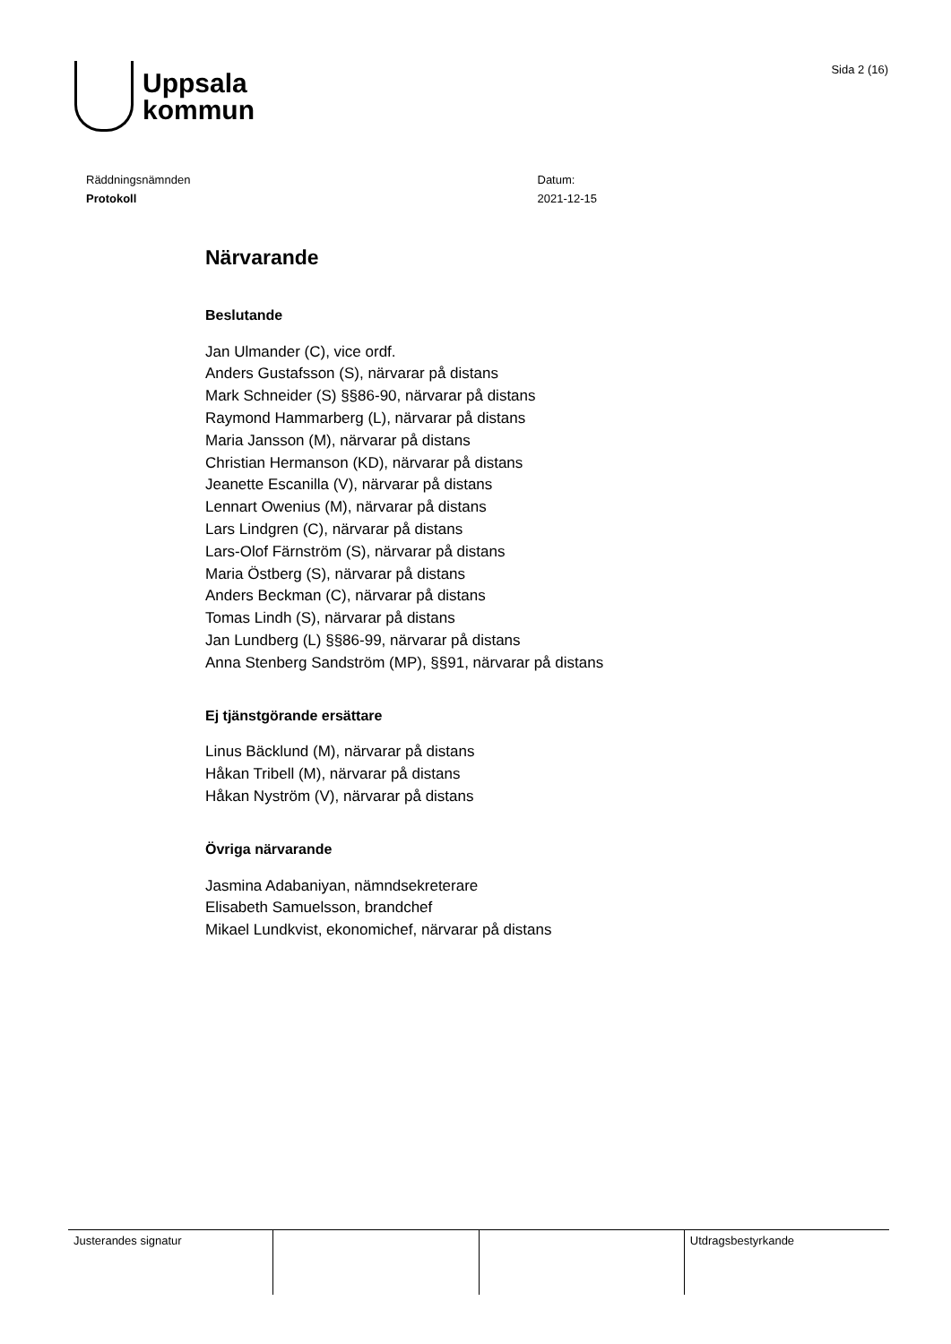Uppsala
kommun
Sida 2 (16)
Räddningsnämnden
Protokoll
Datum:
2021-12-15
Närvarande
Beslutande
Jan Ulmander (C), vice ordf.
Anders Gustafsson (S), närvarar på distans
Mark Schneider (S) §§86-90, närvarar på distans
Raymond Hammarberg (L), närvarar på distans
Maria Jansson (M), närvarar på distans
Christian Hermanson (KD), närvarar på distans
Jeanette Escanilla (V), närvarar på distans
Lennart Owenius (M), närvarar på distans
Lars Lindgren (C), närvarar på distans
Lars-Olof Färnström (S), närvarar på distans
Maria Östberg (S), närvarar på distans
Anders Beckman (C), närvarar på distans
Tomas Lindh (S), närvarar på distans
Jan Lundberg (L) §§86-99, närvarar på distans
Anna Stenberg Sandström (MP), §§91, närvarar på distans
Ej tjänstgörande ersättare
Linus Bäcklund (M), närvarar på distans
Håkan Tribell (M), närvarar på distans
Håkan Nyström (V), närvarar på distans
Övriga närvarande
Jasmina Adabaniyan, nämndsekreterare
Elisabeth Samuelsson, brandchef
Mikael Lundkvist, ekonomichef, närvarar på distans
Justerandes signatur Utdragsbestyrkande